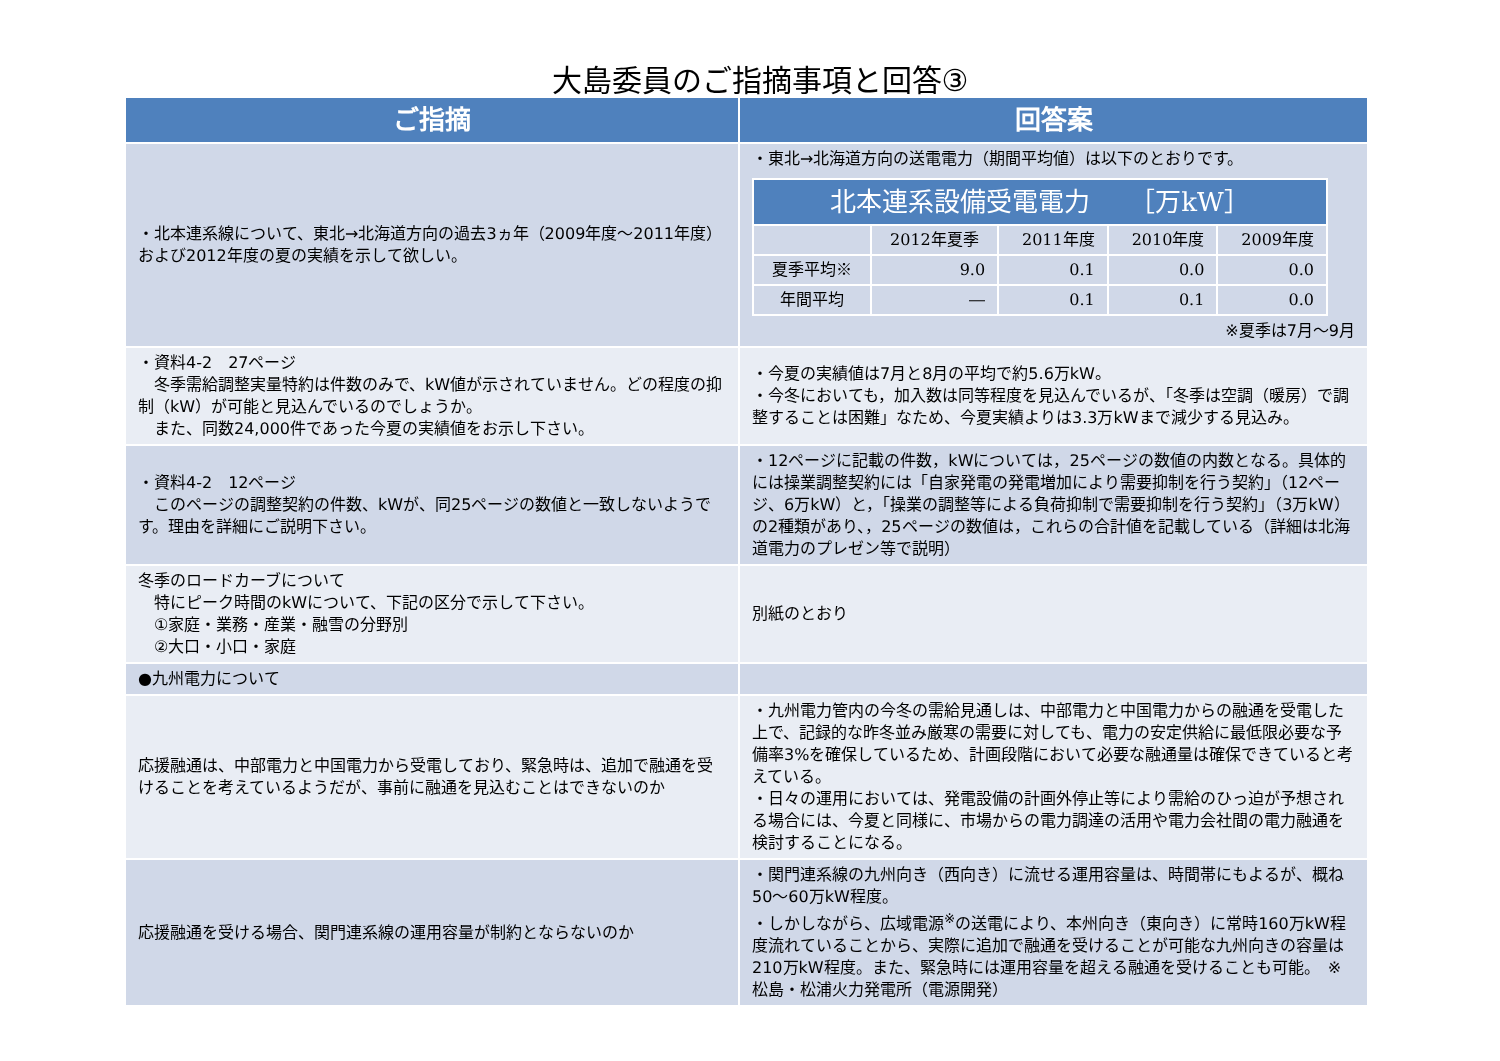大島委員のご指摘事項と回答③
| ご指摘 | 回答案 |
| --- | --- |
| ・北本連系線について、東北→北海道方向の過去3ヵ年（2009年度～2011年度）および2012年度の夏の実績を示して欲しい。 | ・東北→北海道方向の送電電力（期間平均値）は以下のとおりです。 / 北本連系設備受電電力 ［万kW］ / / / / / / --- / --- / --- / --- / --- / / / 2012年夏季 / 2011年度 / 2010年度 / 2009年度 / / 夏季平均※ / 9.0 / 0.1 / 0.0 / 0.0 / / 年間平均 / ― / 0.1 / 0.1 / 0.0 / ※夏季は7月～9月 |
| ・資料4-2 27ページ 冬季需給調整実量特約は件数のみで、kW値が示されていません。どの程度の抑制（kW）が可能と見込んでいるのでしょうか。 また、同数24,000件であった今夏の実績値をお示し下さい。 | ・今夏の実績値は7月と8月の平均で約5.6万kW。 ・今冬においても，加入数は同等程度を見込んでいるが、「冬季は空調（暖房）で調整することは困難」なため、今夏実績よりは3.3万kWまで減少する見込み。 |
| ・資料4-2 12ページ このページの調整契約の件数、kWが、同25ページの数値と一致しないようです。理由を詳細にご説明下さい。 | ・12ページに記載の件数，kWについては，25ページの数値の内数となる。具体的には操業調整契約には「自家発電の発電増加により需要抑制を行う契約」（12ページ、6万kW）と，「操業の調整等による負荷抑制で需要抑制を行う契約」（3万kW）の2種類があり、，25ページの数値は，これらの合計値を記載している（詳細は北海道電力のプレゼン等で説明） |
| 冬季のロードカーブについて 特にピーク時間のkWについて、下記の区分で示して下さい。 ①家庭・業務・産業・融雪の分野別 ②大口・小口・家庭 | 別紙のとおり |
| ●九州電力について | |
| 応援融通は、中部電力と中国電力から受電しており、緊急時は、追加で融通を受けることを考えているようだが、事前に融通を見込むことはできないのか | ・九州電力管内の今冬の需給見通しは、中部電力と中国電力からの融通を受電した上で、記録的な昨冬並み厳寒の需要に対しても、電力の安定供給に最低限必要な予備率3%を確保しているため、計画段階において必要な融通量は確保できていると考えている。 ・日々の運用においては、発電設備の計画外停止等により需給のひっ迫が予想される場合には、今夏と同様に、市場からの電力調達の活用や電力会社間の電力融通を検討することになる。 |
| 応援融通を受ける場合、関門連系線の運用容量が制約とならないのか | ・関門連系線の九州向き（西向き）に流せる運用容量は、時間帯にもよるが、概ね50～60万kW程度。 ・しかしながら、広域電源<sup>※</sup>の送電により、本州向き（東向き）に常時160万kW程度流れていることから、実際に追加で融通を受けることが可能な九州向きの容量は210万kW程度。また、緊急時には運用容量を超える融通を受けることも可能。 ※松島・松浦火力発電所（電源開発） |